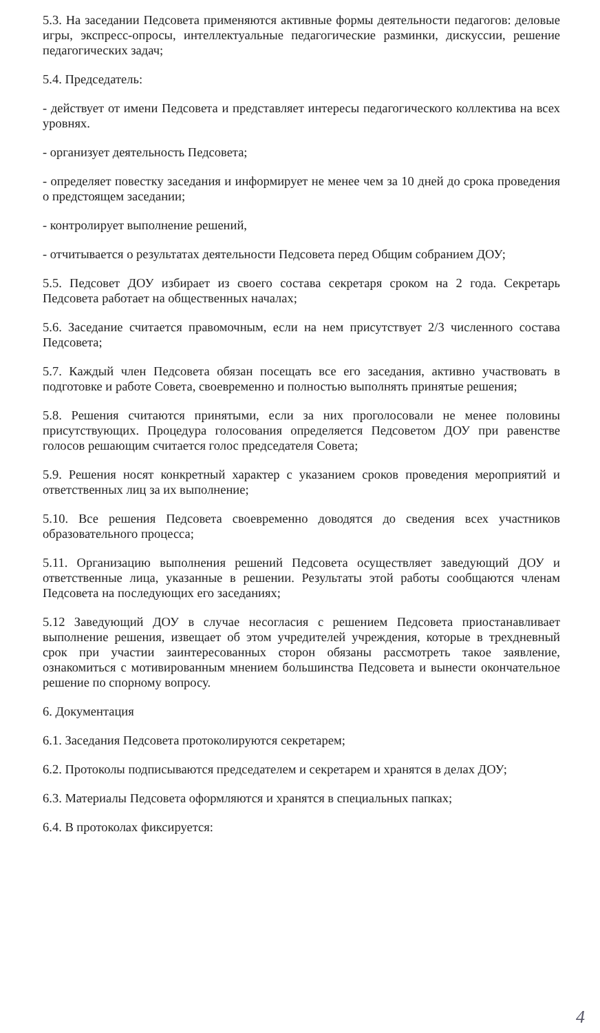5.3. На заседании Педсовета применяются активные формы деятельности педагогов: деловые игры, экспресс-опросы, интеллектуальные педагогические разминки, дискуссии, решение педагогических задач;
5.4. Председатель:
- действует от имени Педсовета и представляет интересы педагогического коллектива на всех уровнях.
- организует деятельность Педсовета;
- определяет повестку заседания и информирует не менее чем за 10 дней до срока проведения о предстоящем заседании;
- контролирует выполнение решений,
- отчитывается о результатах деятельности Педсовета перед Общим собранием ДОУ;
5.5. Педсовет ДОУ избирает из своего состава секретаря сроком на 2 года. Секретарь Педсовета работает на общественных началах;
5.6. Заседание считается правомочным, если на нем присутствует 2/3 численного состава Педсовета;
5.7. Каждый член Педсовета обязан посещать все его заседания, активно участвовать в подготовке и работе Совета, своевременно и полностью выполнять принятые решения;
5.8. Решения считаются принятыми, если за них проголосовали не менее половины присутствующих. Процедура голосования определяется Педсоветом ДОУ при равенстве голосов решающим считается голос председателя Совета;
5.9. Решения носят конкретный характер с указанием сроков проведения мероприятий и ответственных лиц за их выполнение;
5.10. Все решения Педсовета своевременно доводятся до сведения всех участников образовательного процесса;
5.11. Организацию выполнения решений Педсовета осуществляет заведующий ДОУ и ответственные лица, указанные в решении. Результаты этой работы сообщаются членам Педсовета на последующих его заседаниях;
5.12 Заведующий ДОУ в случае несогласия с решением Педсовета приостанавливает выполнение решения, извещает об этом учредителей учреждения, которые в трехдневный срок при участии заинтересованных сторон обязаны рассмотреть такое заявление, ознакомиться с мотивированным мнением большинства Педсовета и вынести окончательное решение по спорному вопросу.
6. Документация
6.1. Заседания Педсовета протоколируются секретарем;
6.2. Протоколы подписываются председателем и секретарем и хранятся в делах ДОУ;
6.3. Материалы Педсовета оформляются и хранятся в специальных папках;
6.4. В протоколах фиксируется:
4